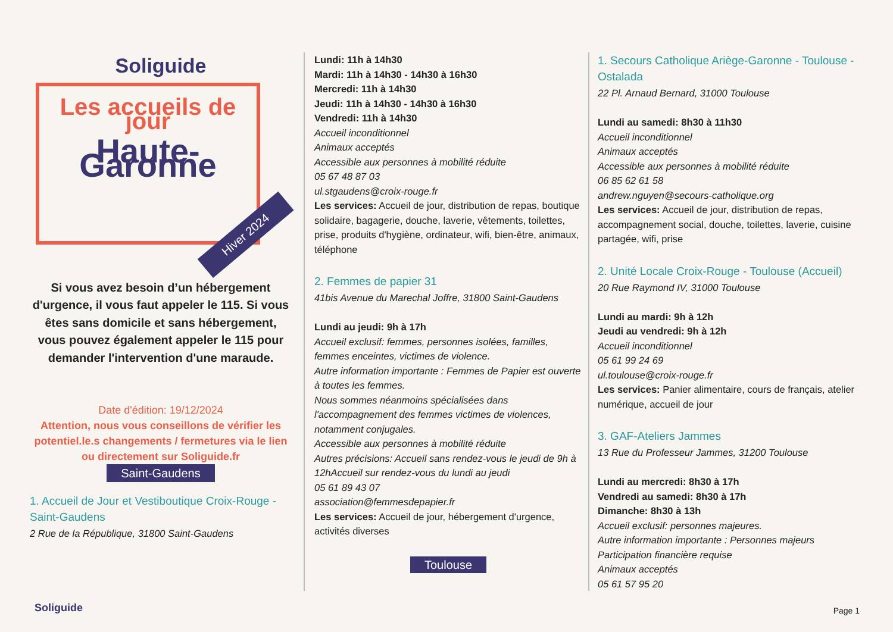Soliguide
Les accueils de jour
Haute-Garonne
Hiver 2024
Si vous avez besoin d’un hébergement d'urgence, il vous faut appeler le 115. Si vous êtes sans domicile et sans hébergement, vous pouvez également appeler le 115 pour demander l'intervention d'une maraude.
Date d'édition: 19/12/2024
Attention, nous vous conseillons de vérifier les potentiel.le.s changements / fermetures via le lien ou directement sur Soliguide.fr
Saint-Gaudens
1. Accueil de Jour et Vestiboutique Croix-Rouge - Saint-Gaudens
2 Rue de la République, 31800 Saint-Gaudens
Lundi: 11h à 14h30
Mardi: 11h à 14h30 - 14h30 à 16h30
Mercredi: 11h à 14h30
Jeudi: 11h à 14h30 - 14h30 à 16h30
Vendredi: 11h à 14h30
Accueil inconditionnel
Animaux acceptés
Accessible aux personnes à mobilité réduite
05 67 48 87 03
ul.stgaudens@croix-rouge.fr
Les services: Accueil de jour, distribution de repas, boutique solidaire, bagagerie, douche, laverie, vêtements, toilettes, prise, produits d'hygiène, ordinateur, wifi, bien-être, animaux, téléphone
2. Femmes de papier 31
41bis Avenue du Marechal Joffre, 31800 Saint-Gaudens
Lundi au jeudi: 9h à 17h
Accueil exclusif: femmes, personnes isolées, familles, femmes enceintes, victimes de violence.
Autre information importante : Femmes de Papier est ouverte à toutes les femmes.
Nous sommes néanmoins spécialisées dans l'accompagnement des femmes victimes de violences, notamment conjugales.
Accessible aux personnes à mobilité réduite
Autres précisions: Accueil sans rendez-vous le jeudi de 9h à 12hAccueil sur rendez-vous du lundi au jeudi
05 61 89 43 07
association@femmesdepapier.fr
Les services: Accueil de jour, hébergement d'urgence, activités diverses
Toulouse
1. Secours Catholique Ariège-Garonne - Toulouse - Ostalada
22 Pl. Arnaud Bernard, 31000 Toulouse
Lundi au samedi: 8h30 à 11h30
Accueil inconditionnel
Animaux acceptés
Accessible aux personnes à mobilité réduite
06 85 62 61 58
andrew.nguyen@secours-catholique.org
Les services: Accueil de jour, distribution de repas, accompagnement social, douche, toilettes, laverie, cuisine partagée, wifi, prise
2. Unité Locale Croix-Rouge - Toulouse (Accueil)
20 Rue Raymond IV, 31000 Toulouse
Lundi au mardi: 9h à 12h
Jeudi au vendredi: 9h à 12h
Accueil inconditionnel
05 61 99 24 69
ul.toulouse@croix-rouge.fr
Les services: Panier alimentaire, cours de français, atelier numérique, accueil de jour
3. GAF-Ateliers Jammes
13 Rue du Professeur Jammes, 31200 Toulouse
Lundi au mercredi: 8h30 à 17h
Vendredi au samedi: 8h30 à 17h
Dimanche: 8h30 à 13h
Accueil exclusif: personnes majeures.
Autre information importante : Personnes majeurs
Participation financière requise
Animaux acceptés
05 61 57 95 20
Soliguide Page 1